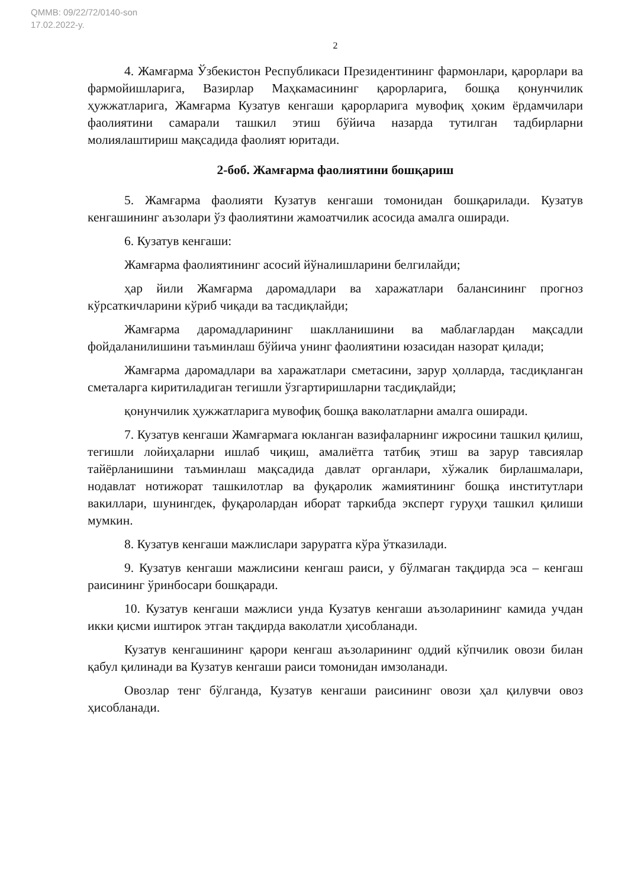QMMB: 09/22/72/0140-son
17.02.2022-y.
2
4. Жамғарма Ўзбекистон Республикаси Президентининг фармонлари, қарорлари ва фармойишларига, Вазирлар Маҳкамасининг қарорларига, бошқа қонунчилик ҳужжатларига, Жамғарма Кузатув кенгаши қарорларига мувофиқ ҳоким ёрдамчилари фаолиятини самарали ташкил этиш бўйича назарда тутилган тадбирларни молиялаштириш мақсадида фаолият юритади.
2-боб. Жамғарма фаолиятини бошқариш
5. Жамғарма фаолияти Кузатув кенгаши томонидан бошқарилади. Кузатув кенгашининг аъзолари ўз фаолиятини жамоатчилик асосида амалга оширади.
6. Кузатув кенгаши:
Жамғарма фаолиятининг асосий йўналишларини белгилайди;
ҳар йили Жамғарма даромадлари ва харажатлари балансининг прогноз кўрсаткичларини кўриб чиқади ва тасдиқлайди;
Жамғарма даромадларининг шаклланишини ва маблағлардан мақсадли фойдаланилишини таъминлаш бўйича унинг фаолиятини юзасидан назорат қилади;
Жамғарма даромадлари ва харажатлари сметасини, зарур ҳолларда, тасдиқланган сметаларга киритиладиган тегишли ўзгартиришларни тасдиқлайди;
қонунчилик ҳужжатларига мувофиқ бошқа ваколатларни амалга оширади.
7. Кузатув кенгаши Жамғармага юкланган вазифаларнинг ижросини ташкил қилиш, тегишли лойиҳаларни ишлаб чиқиш, амалиётга татбиқ этиш ва зарур тавсиялар тайёрланишини таъминлаш мақсадида давлат органлари, хўжалик бирлашмалари, нодавлат нотижорат ташкилотлар ва фуқаролик жамиятининг бошқа институтлари вакиллари, шунингдек, фуқаролардан иборат таркибда эксперт гуруҳи ташкил қилиши мумкин.
8. Кузатув кенгаши мажлислари заруратга кўра ўтказилади.
9. Кузатув кенгаши мажлисини кенгаш раиси, у бўлмаган тақдирда эса – кенгаш раисининг ўринбосари бошқаради.
10. Кузатув кенгаши мажлиси унда Кузатув кенгаши аъзоларининг камида учдан икки қисми иштирок этган тақдирда ваколатли ҳисобланади.
Кузатув кенгашининг қарори кенгаш аъзоларининг оддий кўпчилик овози билан қабул қилинади ва Кузатув кенгаши раиси томонидан имзоланади.
Овозлар тенг бўлганда, Кузатув кенгаши раисининг овози ҳал қилувчи овоз ҳисобланади.